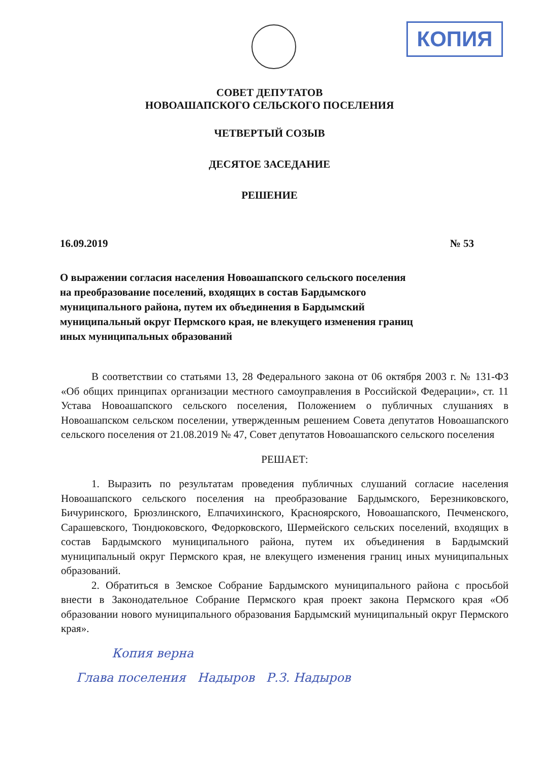КОПИЯ
СОВЕТ ДЕПУТАТОВ
НОВОАШАПСКОГО СЕЛЬСКОГО ПОСЕЛЕНИЯ
ЧЕТВЕРТЫЙ СОЗЫВ
ДЕСЯТОЕ ЗАСЕДАНИЕ
РЕШЕНИЕ
16.09.2019 № 53
О выражении согласия населения Новоашапского сельского поселения на преобразование поселений, входящих в состав Бардымского муниципального района, путем их объединения в Бардымский муниципальный округ Пермского края, не влекущего изменения границ иных муниципальных образований
В соответствии со статьями 13, 28 Федерального закона от 06 октября 2003 г. № 131-ФЗ «Об общих принципах организации местного самоуправления в Российской Федерации», ст. 11 Устава Новоашапского сельского поселения, Положением о публичных слушаниях в Новоашапском сельском поселении, утвержденным решением Совета депутатов Новоашапского сельского поселения от 21.08.2019 № 47, Совет депутатов Новоашапского сельского поселения
РЕШАЕТ:
1. Выразить по результатам проведения публичных слушаний согласие населения Новоашапского сельского поселения на преобразование Бардымского, Березниковского, Бичуринского, Брюзлинского, Елпачихинского, Красноярского, Новоашапского, Печменского, Сарашевского, Тюндюковского, Федорковского, Шермейского сельских поселений, входящих в состав Бардымского муниципального района, путем их объединения в Бардымский муниципальный округ Пермского края, не влекущего изменения границ иных муниципальных образований.
2. Обратиться в Земское Собрание Бардымского муниципального района с просьбой внести в Законодательное Собрание Пермского края проект закона Пермского края «Об образовании нового муниципального образования Бардымский муниципальный округ Пермского края».
Копия верна
Глава поселения Надыров Р.З. Надыров